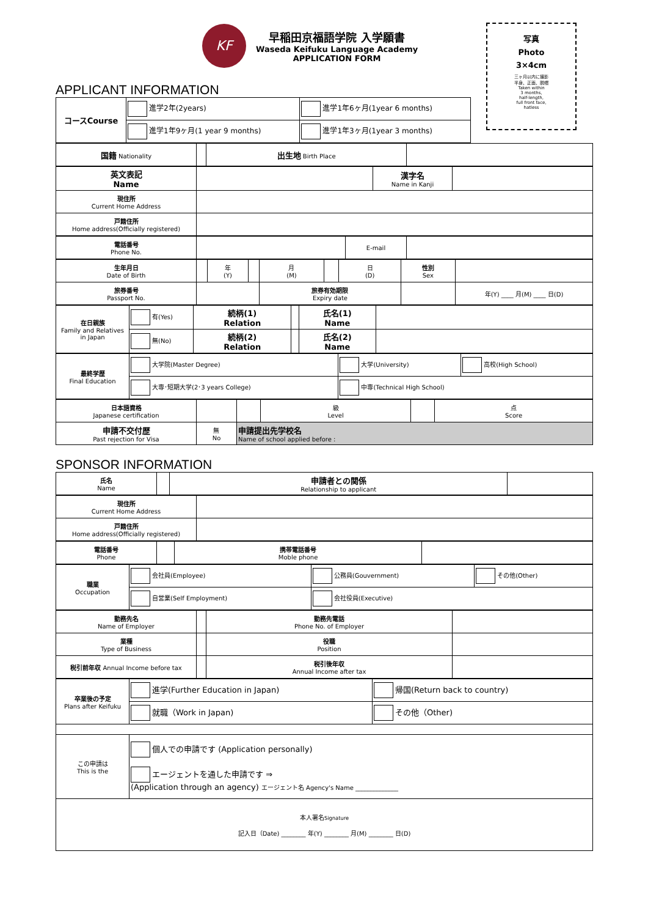KF
早稲田京福語学院 入学願書
Waseda Keifuku Language Academy
APPLICATION FORM
写真
Photo
3×4cm
三ヶ月以内に撮影
半身、正面、脱帽
Taken within
3 months,
half-length,
full front face,
hatless
APPLICANT INFORMATION
| コースCourse | 進学2年(2years) | 進学1年6ヶ月(1year 6 months) |
| | 進学1年9ヶ月(1 year 9 months) | 進学1年3ヶ月(1year 3 months) |
| 国籍 Nationality | | 出生地 Birth Place | |
| 英文表記 Name | | 漢字名 Name in Kanji | |
| 現住所 Current Home Address | | | |
| 戸籍住所 Home address(Officially registered) | | | |
| 電話番号 Phone No. | | E-mail | |
| 生年月日 Date of Birth | | 年 (Y) | | 月 (M) | | 日 (D) | 性別 Sex | |
| 旅券番号 Passport No. | | | | 旅券有効期限 Expiry date | | | | 年(Y) ____ 月(M) ____ 日(D) |
| 在日親族 Family and Relatives in Japan | 有(Yes) | 続柄(1) Relation | | 氏名(1) Name | |
| | 無(No) | 続柄(2) Relation | | 氏名(2) Name | |
| 最終学歴 Final Education | 大学院(Master Degree) | 大学(University) | 高校(High School) |
| | 大専･短期大学(2･3 years College) | 中専(Technical High School) | |
| 日本語資格 Japanese certification | | | 級 Level | | 点 Score |
| 申請不交付歴 Past rejection for Visa | 無 No | 申請提出先学校名 Name of school applied before : | | | |
SPONSOR INFORMATION
| 氏名 Name | | 申請者との関係 Relationship to applicant | |
| 現住所 Current Home Address | |
| 戸籍住所 Home address(Officially registered) | |
| 電話番号 Phone | | 携帯電話番号 Moble phone | |
| 職業 Occupation | 会社員(Employee) | 公務員(Gouvernment) | その他(Other) |
| | 自営業(Self Employment) | 会社役員(Executive) | |
| 勤務先名 Name of Employer | | 勤務先電話 Phone No. of Employer | |
| 業種 Type of Business | | 役職 Position | |
| 税引前年収 Annual Income before tax | | 税引後年収 Annual Income after tax | |
| 卒業後の予定 Plans after Keifuku | 進学(Further Education in Japan) | 帰国(Return back to country) |
| | 就職（Work in Japan) | その他（Other) |
| この申請は This is the | 個人での申請です (Application personally) エージェントを通した申請です ⇒ (Application through an agency) エージェント名 Agency's Name ______________ | |
| 本人署名 Signature 記入日（Date) ________ 年(Y) ________ 月(M) ________ 日(D) | | |